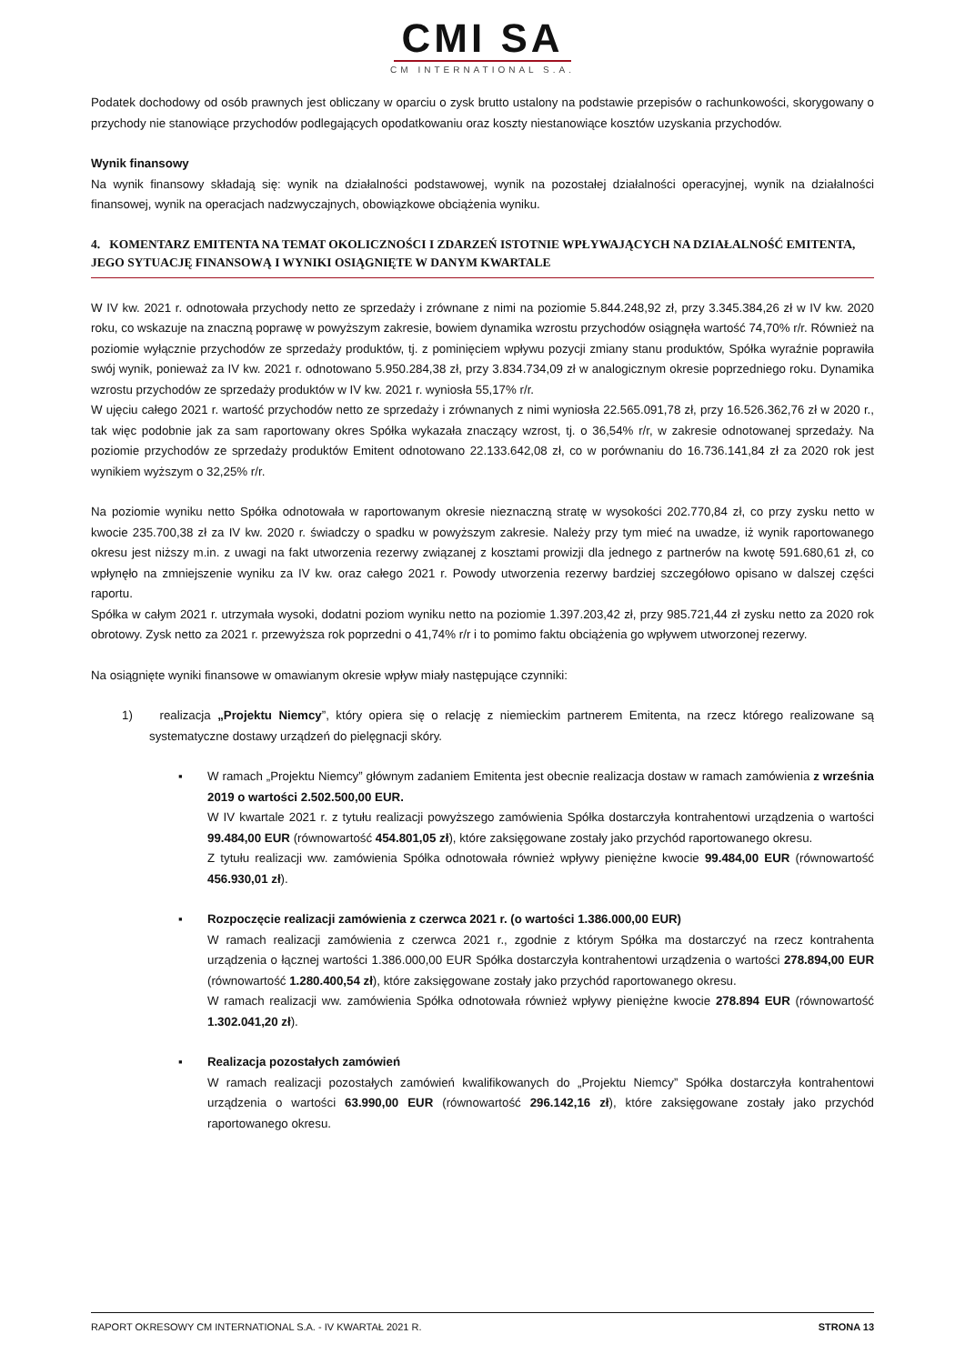CMI SA
CM INTERNATIONAL S.A.
Podatek dochodowy od osób prawnych jest obliczany w oparciu o zysk brutto ustalony na podstawie przepisów o rachunkowości, skorygowany o przychody nie stanowiące przychodów podlegających opodatkowaniu oraz koszty niestanowiące kosztów uzyskania przychodów.
Wynik finansowy
Na wynik finansowy składają się: wynik na działalności podstawowej, wynik na pozostałej działalności operacyjnej, wynik na działalności finansowej, wynik na operacjach nadzwyczajnych, obowiązkowe obciążenia wyniku.
4. KOMENTARZ EMITENTA NA TEMAT OKOLICZNOŚCI I ZDARZEŃ ISTOTNIE WPŁYWAJĄCYCH NA DZIAŁALNOŚĆ EMITENTA, JEGO SYTUACJĘ FINANSOWĄ I WYNIKI OSIĄGNIĘTE W DANYM KWARTALE
W IV kw. 2021 r. odnotowała przychody netto ze sprzedaży i zrównane z nimi na poziomie 5.844.248,92 zł, przy 3.345.384,26 zł w IV kw. 2020 roku, co wskazuje na znaczną poprawę w powyższym zakresie, bowiem dynamika wzrostu przychodów osiągnęła wartość 74,70% r/r. Również na poziomie wyłącznie przychodów ze sprzedaży produktów, tj. z pominięciem wpływu pozycji zmiany stanu produktów, Spółka wyraźnie poprawiła swój wynik, ponieważ za IV kw. 2021 r. odnotowano 5.950.284,38 zł, przy 3.834.734,09 zł w analogicznym okresie poprzedniego roku. Dynamika wzrostu przychodów ze sprzedaży produktów w IV kw. 2021 r. wyniosła 55,17% r/r.
W ujęciu całego 2021 r. wartość przychodów netto ze sprzedaży i zrównanych z nimi wyniosła 22.565.091,78 zł, przy 16.526.362,76 zł w 2020 r., tak więc podobnie jak za sam raportowany okres Spółka wykazała znaczący wzrost, tj. o 36,54% r/r, w zakresie odnotowanej sprzedaży. Na poziomie przychodów ze sprzedaży produktów Emitent odnotowano 22.133.642,08 zł, co w porównaniu do 16.736.141,84 zł za 2020 rok jest wynikiem wyższym o 32,25% r/r.
Na poziomie wyniku netto Spółka odnotowała w raportowanym okresie nieznaczną stratę w wysokości 202.770,84 zł, co przy zysku netto w kwocie 235.700,38 zł za IV kw. 2020 r. świadczy o spadku w powyższym zakresie. Należy przy tym mieć na uwadze, iż wynik raportowanego okresu jest niższy m.in. z uwagi na fakt utworzenia rezerwy związanej z kosztami prowizji dla jednego z partnerów na kwotę 591.680,61 zł, co wpłynęło na zmniejszenie wyniku za IV kw. oraz całego 2021 r. Powody utworzenia rezerwy bardziej szczegółowo opisano w dalszej części raportu.
Spółka w całym 2021 r. utrzymała wysoki, dodatni poziom wyniku netto na poziomie 1.397.203,42 zł, przy 985.721,44 zł zysku netto za 2020 rok obrotowy. Zysk netto za 2021 r. przewyższa rok poprzedni o 41,74% r/r i to pomimo faktu obciążenia go wpływem utworzonej rezerwy.
Na osiągnięte wyniki finansowe w omawianym okresie wpływ miały następujące czynniki:
1) realizacja „Projektu Niemcy”, który opiera się o relację z niemieckim partnerem Emitenta, na rzecz którego realizowane są systematyczne dostawy urządzeń do pielęgnacji skóry.
▪
W ramach „Projektu Niemcy” głównym zadaniem Emitenta jest obecnie realizacja dostaw w ramach zamówienia z września 2019 o wartości 2.502.500,00 EUR.
W IV kwartale 2021 r. z tytułu realizacji powyższego zamówienia Spółka dostarczyła kontrahentowi urządzenia o wartości 99.484,00 EUR (równowartość 454.801,05 zł), które zaksięgowane zostały jako przychód raportowanego okresu.
Z tytułu realizacji ww. zamówienia Spółka odnotowała również wpływy pieniężne kwocie 99.484,00 EUR (równowartość 456.930,01 zł).
▪
Rozpoczęcie realizacji zamówienia z czerwca 2021 r. (o wartości 1.386.000,00 EUR)
W ramach realizacji zamówienia z czerwca 2021 r., zgodnie z którym Spółka ma dostarczyć na rzecz kontrahenta urządzenia o łącznej wartości 1.386.000,00 EUR Spółka dostarczyła kontrahentowi urządzenia o wartości 278.894,00 EUR (równowartość 1.280.400,54 zł), które zaksięgowane zostały jako przychód raportowanego okresu.
W ramach realizacji ww. zamówienia Spółka odnotowała również wpływy pieniężne kwocie 278.894 EUR (równowartość 1.302.041,20 zł).
▪
Realizacja pozostałych zamówień
W ramach realizacji pozostałych zamówień kwalifikowanych do „Projektu Niemcy” Spółka dostarczyła kontrahentowi urządzenia o wartości 63.990,00 EUR (równowartość 296.142,16 zł), które zaksięgowane zostały jako przychód raportowanego okresu.
RAPORT OKRESOWY CM INTERNATIONAL S.A. - IV KWARTAŁ 2021 R. STRONA 13